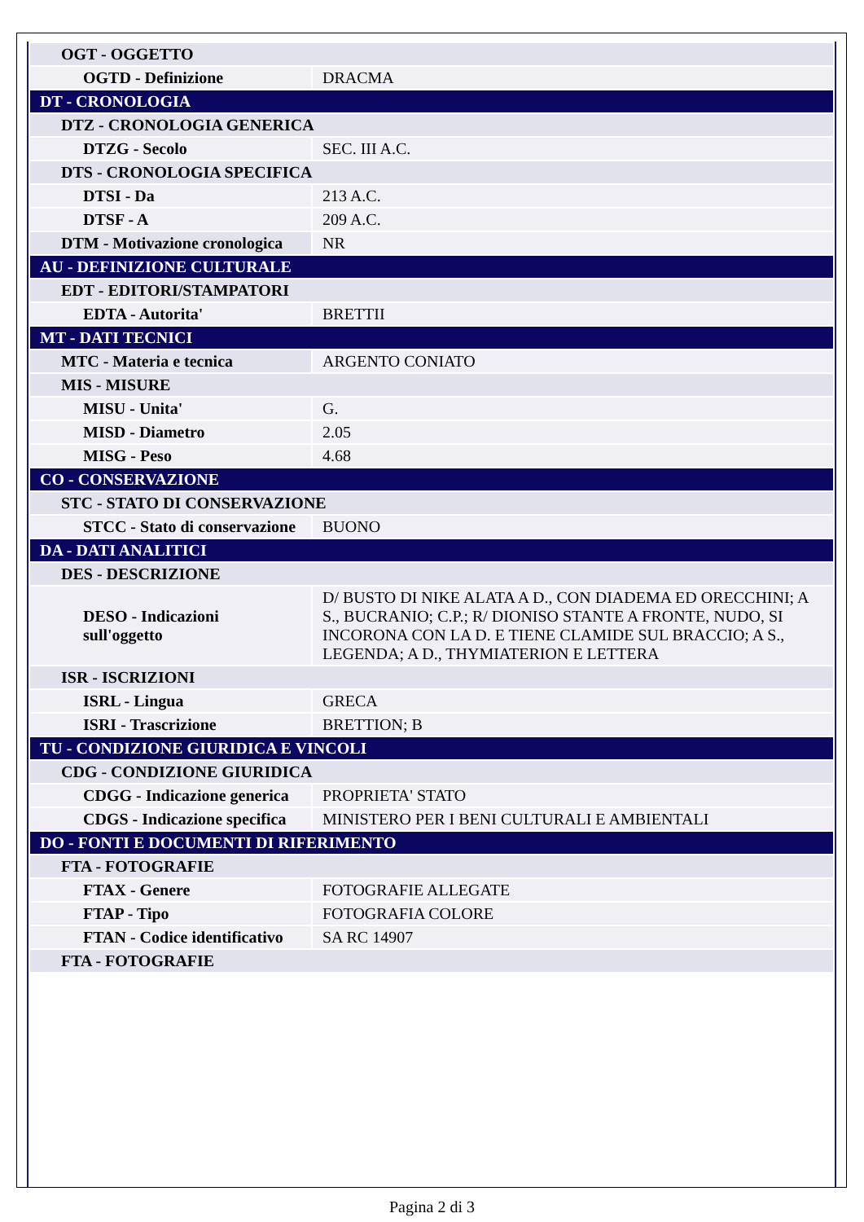| OGT - OGGETTO | |
| OGTD - Definizione | DRACMA |
| DT - CRONOLOGIA | |
| DTZ - CRONOLOGIA GENERICA | |
| DTZG - Secolo | SEC. III A.C. |
| DTS - CRONOLOGIA SPECIFICA | |
| DTSI - Da | 213 A.C. |
| DTSF - A | 209 A.C. |
| DTM - Motivazione cronologica | NR |
| AU - DEFINIZIONE CULTURALE | |
| EDT - EDITORI/STAMPATORI | |
| EDTA - Autorita' | BRETTII |
| MT - DATI TECNICI | |
| MTC - Materia e tecnica | ARGENTO CONIATO |
| MIS - MISURE | |
| MISU - Unita' | G. |
| MISD - Diametro | 2.05 |
| MISG - Peso | 4.68 |
| CO - CONSERVAZIONE | |
| STC - STATO DI CONSERVAZIONE | |
| STCC - Stato di conservazione | BUONO |
| DA - DATI ANALITICI | |
| DES - DESCRIZIONE | |
| DESO - Indicazioni sull'oggetto | D/ BUSTO DI NIKE ALATA A D., CON DIADEMA ED ORECCHINI; A S., BUCRANIO; C.P.; R/ DIONISO STANTE A FRONTE, NUDO, SI INCORONA CON LA D. E TIENE CLAMIDE SUL BRACCIO; A S., LEGENDA; A D., THYMIATERION E LETTERA |
| ISR - ISCRIZIONI | |
| ISRL - Lingua | GRECA |
| ISRI - Trascrizione | BRETTION; B |
| TU - CONDIZIONE GIURIDICA E VINCOLI | |
| CDG - CONDIZIONE GIURIDICA | |
| CDGG - Indicazione generica | PROPRIETA' STATO |
| CDGS - Indicazione specifica | MINISTERO PER I BENI CULTURALI E AMBIENTALI |
| DO - FONTI E DOCUMENTI DI RIFERIMENTO | |
| FTA - FOTOGRAFIE | |
| FTAX - Genere | FOTOGRAFIE ALLEGATE |
| FTAP - Tipo | FOTOGRAFIA COLORE |
| FTAN - Codice identificativo | SA RC 14907 |
| FTA - FOTOGRAFIE | |
Pagina 2 di 3